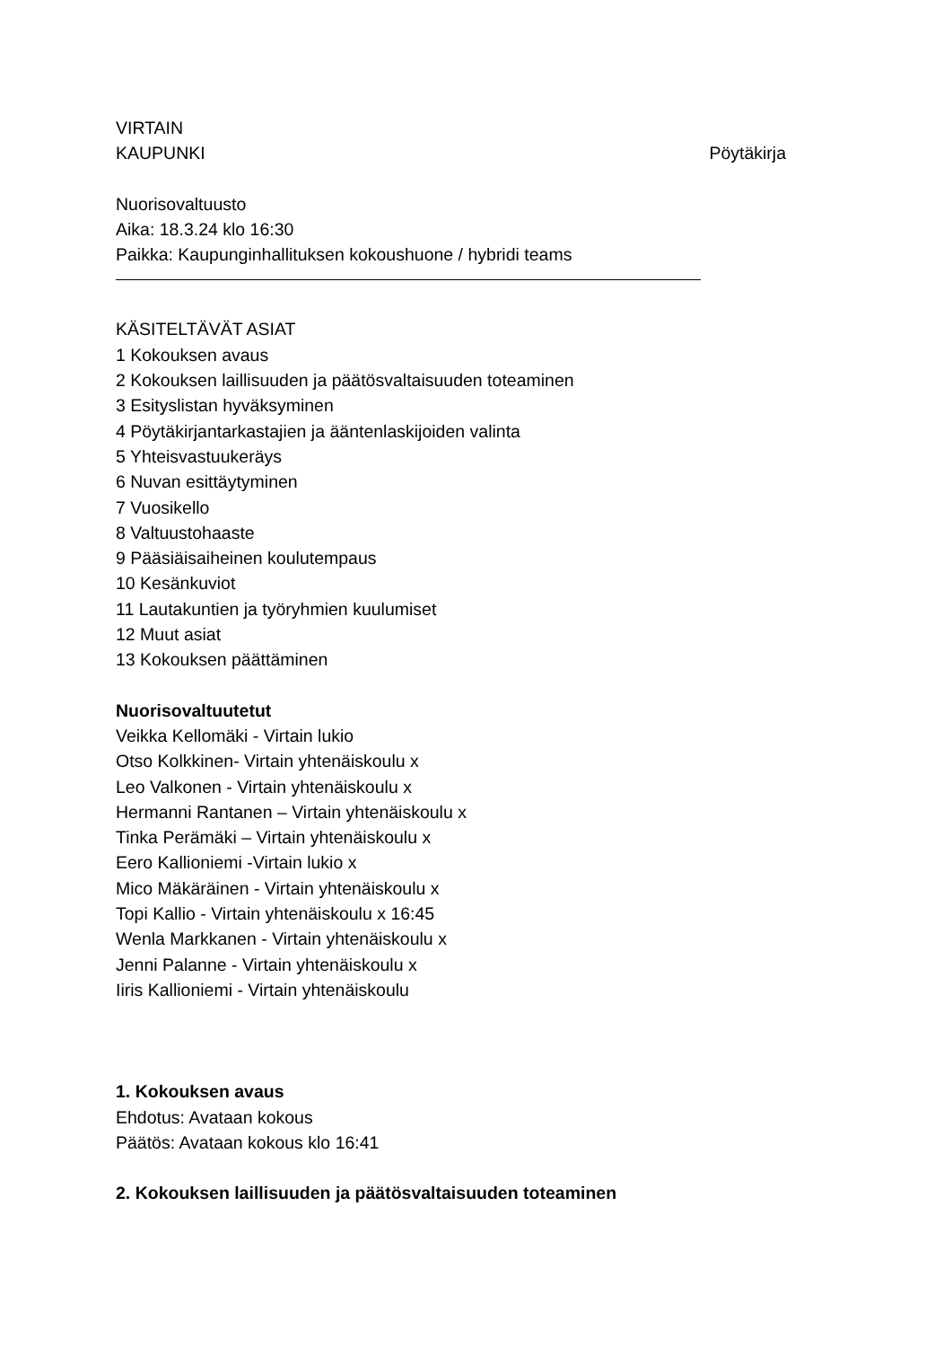VIRTAIN
KAUPUNKI Pöytäkirja
Nuorisovaltuusto
Aika: 18.3.24 klo 16:30
Paikka: Kaupunginhallituksen kokoushuone / hybridi teams
KÄSITELTÄVÄT ASIAT
1 Kokouksen avaus
2 Kokouksen laillisuuden ja päätösvaltaisuuden toteaminen
3 Esityslistan hyväksyminen
4 Pöytäkirjantarkastajien ja ääntenlaskijoiden valinta
5 Yhteisvastuukeräys
6 Nuvan esittäytyminen
7 Vuosikello
8 Valtuustohaaste
9 Pääsiäisaiheinen koulutempaus
10 Kesänkuviot
11 Lautakuntien ja työryhmien kuulumiset
12 Muut asiat
13 Kokouksen päättäminen
Nuorisovaltuutetut
Veikka Kellomäki - Virtain lukio
Otso Kolkkinen- Virtain yhtenäiskoulu x
Leo Valkonen - Virtain yhtenäiskoulu x
Hermanni Rantanen – Virtain yhtenäiskoulu x
Tinka Perämäki – Virtain yhtenäiskoulu x
Eero Kallioniemi -Virtain lukio x
Mico Mäkäräinen - Virtain yhtenäiskoulu x
Topi Kallio - Virtain yhtenäiskoulu x 16:45
Wenla Markkanen - Virtain yhtenäiskoulu x
Jenni Palanne - Virtain yhtenäiskoulu x
Iiris Kallioniemi - Virtain yhtenäiskoulu
1. Kokouksen avaus
Ehdotus: Avataan kokous
Päätös: Avataan kokous klo 16:41
2. Kokouksen laillisuuden ja päätösvaltaisuuden toteaminen